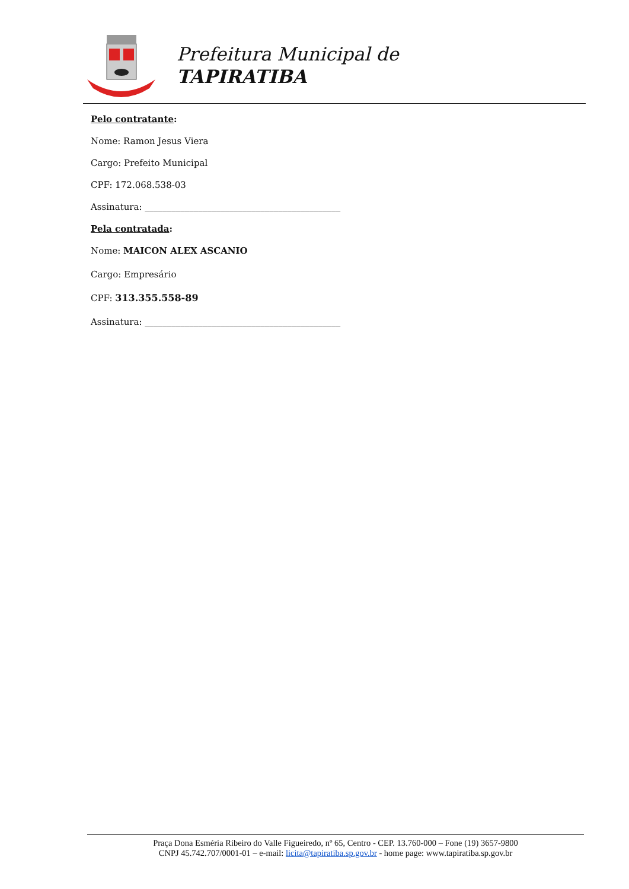Prefeitura Municipal de
TAPIRATIBA
Pelo contratante:
Nome: Ramon Jesus Viera
Cargo: Prefeito Municipal
CPF: 172.068.538-03
Assinatura: ____________________________________________
Pela contratada:
Nome: MAICON ALEX ASCANIO
Cargo: Empresário
CPF: 313.355.558-89
Assinatura: ____________________________________________
Praça Dona Esméria Ribeiro do Valle Figueiredo, nº 65, Centro - CEP. 13.760-000 – Fone (19) 3657-9800
CNPJ 45.742.707/0001-01 – e-mail: licita@tapiratiba.sp.gov.br - home page: www.tapiratiba.sp.gov.br